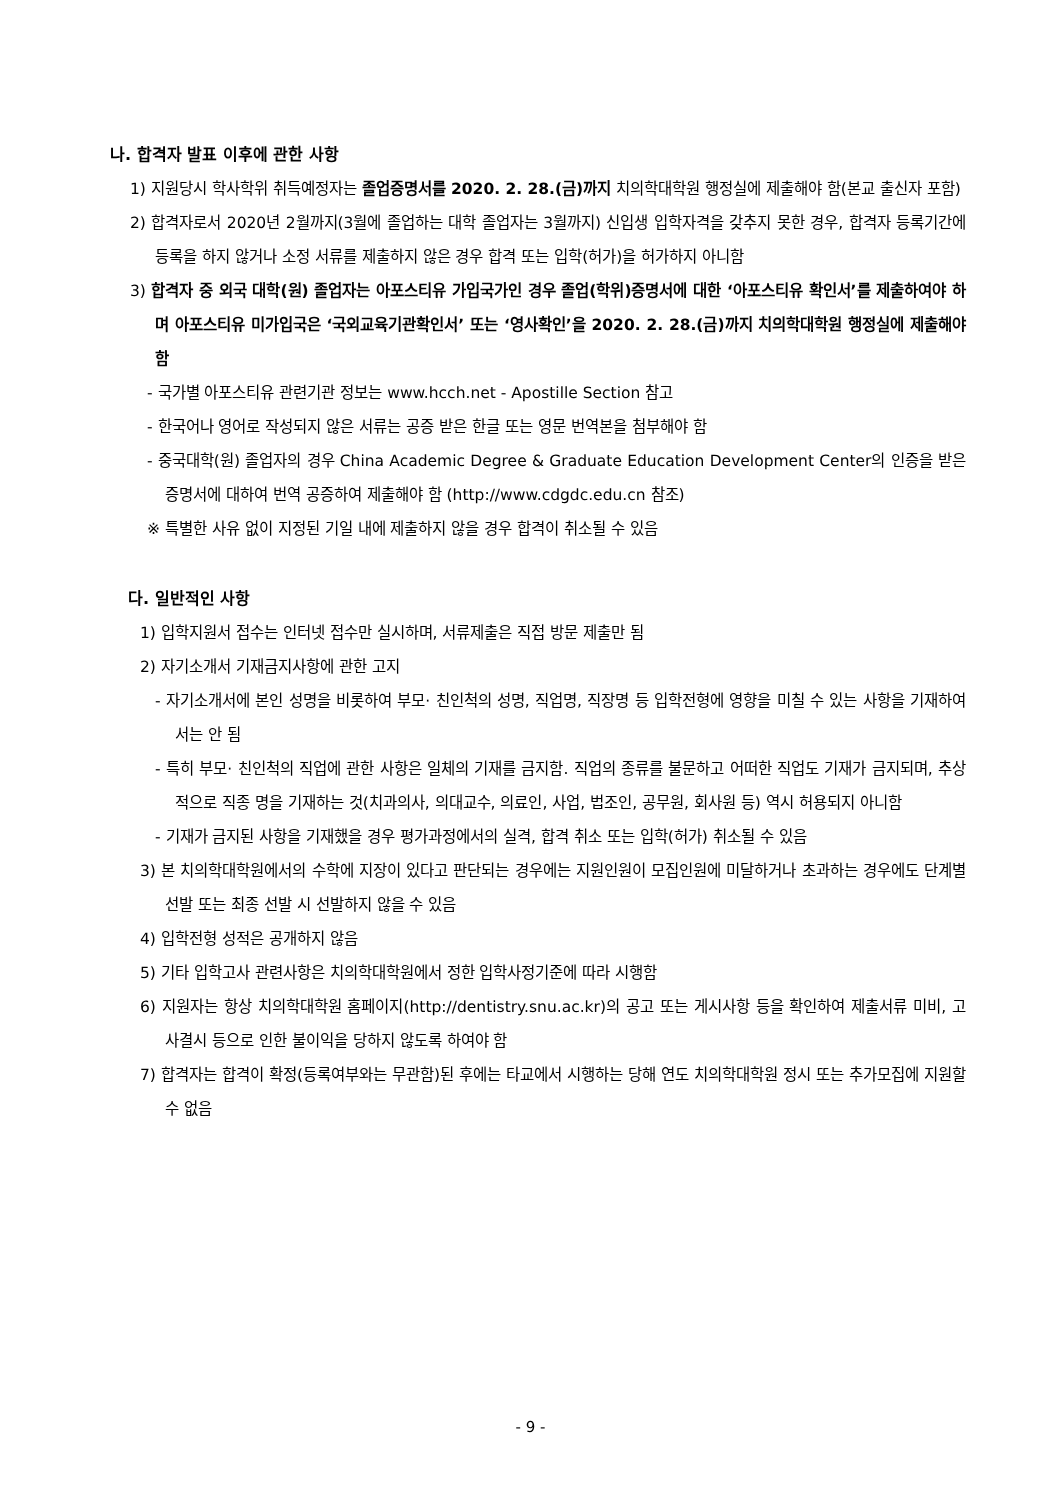나. 합격자 발표 이후에 관한 사항
1) 지원당시 학사학위 취득예정자는 졸업증명서를 2020. 2. 28.(금)까지 치의학대학원 행정실에 제출해야 함(본교 출신자 포함)
2) 합격자로서 2020년 2월까지(3월에 졸업하는 대학 졸업자는 3월까지) 신입생 입학자격을 갖추지 못한 경우, 합격자 등록기간에 등록을 하지 않거나 소정 서류를 제출하지 않은 경우 합격 또는 입학(허가)을 허가하지 아니함
3) 합격자 중 외국 대학(원) 졸업자는 아포스티유 가입국가인 경우 졸업(학위)증명서에 대한 ‘아포스티유 확인서’를 제출하여야 하며 아포스티유 미가입국은 ‘국외교육기관확인서’ 또는 ‘영사확인’을 2020. 2. 28.(금)까지 치의학대학원 행정실에 제출해야 함
- 국가별 아포스티유 관련기관 정보는 www.hcch.net - Apostille Section 참고
- 한국어나 영어로 작성되지 않은 서류는 공증 받은 한글 또는 영문 번역본을 첨부해야 함
- 중국대학(원) 졸업자의 경우 China Academic Degree & Graduate Education Development Center의 인증을 받은 증명서에 대하여 번역 공증하여 제출해야 함 (http://www.cdgdc.edu.cn 참조)
※ 특별한 사유 없이 지정된 기일 내에 제출하지 않을 경우 합격이 취소될 수 있음
다. 일반적인 사항
1) 입학지원서 접수는 인터넷 접수만 실시하며, 서류제출은 직접 방문 제출만 됨
2) 자기소개서 기재금지사항에 관한 고지
- 자기소개서에 본인 성명을 비롯하여 부모· 친인척의 성명, 직업명, 직장명 등 입학전형에 영향을 미칠 수 있는 사항을 기재하여서는 안 됨
- 특히 부모· 친인척의 직업에 관한 사항은 일체의 기재를 금지함. 직업의 종류를 불문하고 어떠한 직업도 기재가 금지되며, 추상적으로 직종 명을 기재하는 것(치과의사, 의대교수, 의료인, 사업, 법조인, 공무원, 회사원 등) 역시 허용되지 아니함
- 기재가 금지된 사항을 기재했을 경우 평가과정에서의 실격, 합격 취소 또는 입학(허가) 취소될 수 있음
3) 본 치의학대학원에서의 수학에 지장이 있다고 판단되는 경우에는 지원인원이 모집인원에 미달하거나 초과하는 경우에도 단계별 선발 또는 최종 선발 시 선발하지 않을 수 있음
4) 입학전형 성적은 공개하지 않음
5) 기타 입학고사 관련사항은 치의학대학원에서 정한 입학사정기준에 따라 시행함
6) 지원자는 항상 치의학대학원 홈페이지(http://dentistry.snu.ac.kr)의 공고 또는 게시사항 등을 확인하여 제출서류 미비, 고사결시 등으로 인한 불이익을 당하지 않도록 하여야 함
7) 합격자는 합격이 확정(등록여부와는 무관함)된 후에는 타교에서 시행하는 당해 연도 치의학대학원 정시 또는 추가모집에 지원할 수 없음
- 9 -